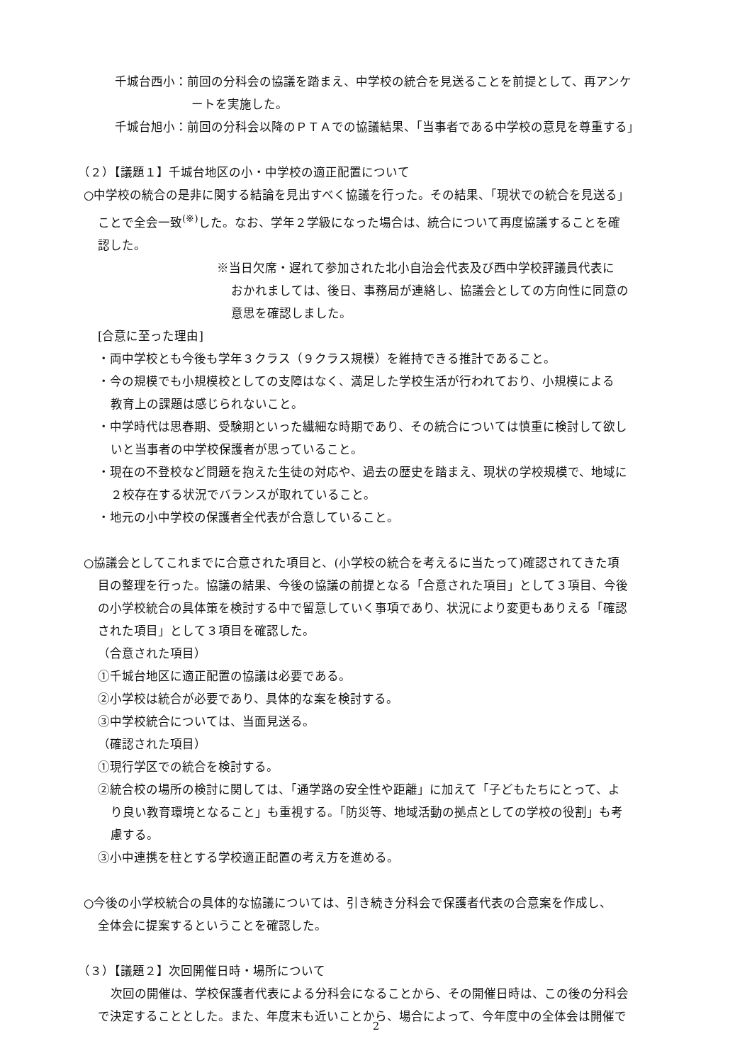千城台西小：前回の分科会の協議を踏まえ、中学校の統合を見送ることを前提として、再アンケ
ートを実施した。
千城台旭小：前回の分科会以降のＰＴＡでの協議結果、「当事者である中学校の意見を尊重する」
（２）【議題１】千城台地区の小・中学校の適正配置について
○中学校の統合の是非に関する結論を見出すべく協議を行った。その結果、「現状での統合を見送る」
ことで全会一致<sup>(※)</sup>した。なお、学年２学級になった場合は、統合について再度協議することを確
認した。
※当日欠席・遅れて参加された北小自治会代表及び西中学校評議員代表に
おかれましては、後日、事務局が連絡し、協議会としての方向性に同意の
意思を確認しました。
[合意に至った理由]
・両中学校とも今後も学年３クラス（９クラス規模）を維持できる推計であること。
・今の規模でも小規模校としての支障はなく、満足した学校生活が行われており、小規模による
教育上の課題は感じられないこと。
・中学時代は思春期、受験期といった繊細な時期であり、その統合については慎重に検討して欲し
いと当事者の中学校保護者が思っていること。
・現在の不登校など問題を抱えた生徒の対応や、過去の歴史を踏まえ、現状の学校規模で、地域に
２校存在する状況でバランスが取れていること。
・地元の小中学校の保護者全代表が合意していること。
○協議会としてこれまでに合意された項目と、(小学校の統合を考えるに当たって)確認されてきた項
目の整理を行った。協議の結果、今後の協議の前提となる「合意された項目」として３項目、今後
の小学校統合の具体策を検討する中で留意していく事項であり、状況により変更もありえる「確認
された項目」として３項目を確認した。
（合意された項目）
①千城台地区に適正配置の協議は必要である。
②小学校は統合が必要であり、具体的な案を検討する。
③中学校統合については、当面見送る。
（確認された項目）
①現行学区での統合を検討する。
②統合校の場所の検討に関しては、「通学路の安全性や距離」に加えて「子どもたちにとって、よ
り良い教育環境となること」も重視する。「防災等、地域活動の拠点としての学校の役割」も考
慮する。
③小中連携を柱とする学校適正配置の考え方を進める。
○今後の小学校統合の具体的な協議については、引き続き分科会で保護者代表の合意案を作成し、
全体会に提案するということを確認した。
（３）【議題２】次回開催日時・場所について
次回の開催は、学校保護者代表による分科会になることから、その開催日時は、この後の分科会
で決定することとした。また、年度末も近いことから、場合によって、今年度中の全体会は開催で
2